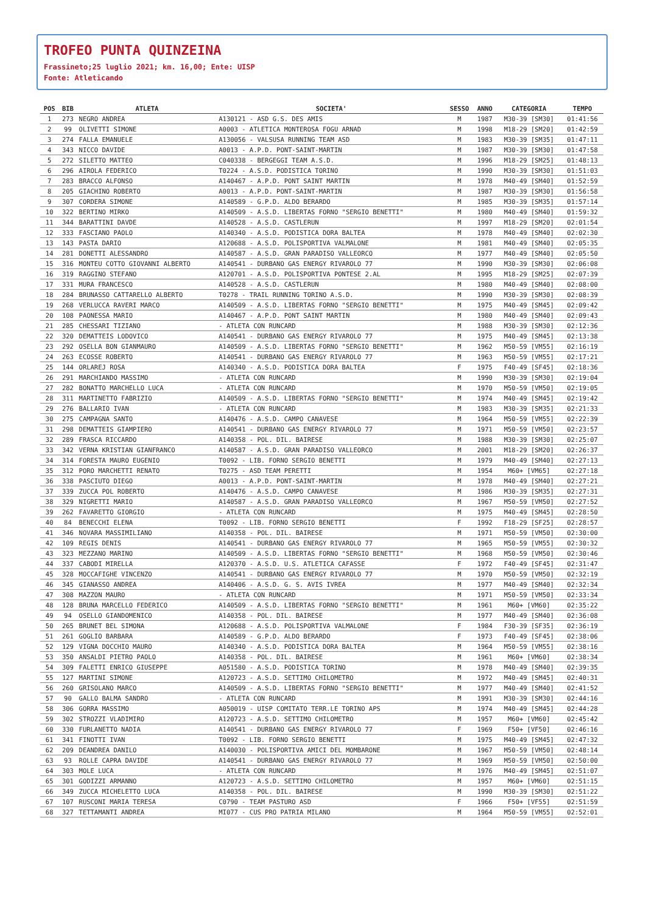TROFEO PUNTA QUINZEINA
Frassineto;25 luglio 2021; km. 16,00; Ente: UISP
Fonte: Atleticando
| POS | BIB | ATLETA | SOCIETA' | SESSO | ANNO | CATEGORIA | TEMPO |
| --- | --- | --- | --- | --- | --- | --- | --- |
| 1 | 273 | NEGRO ANDREA | A130121 - ASD G.S. DES AMIS | M | 1987 | M30-39 [SM30] | 01:41:56 |
| 2 | 99 | OLIVETTI SIMONE | A0003 - ATLETICA MONTEROSA FOGU ARNAD | M | 1998 | M18-29 [SM20] | 01:42:59 |
| 3 | 274 | FALLA EMANUELE | A130056 - VALSUSA RUNNING TEAM ASD | M | 1983 | M30-39 [SM35] | 01:47:11 |
| 4 | 343 | NICCO DAVIDE | A0013 - A.P.D. PONT-SAINT-MARTIN | M | 1987 | M30-39 [SM30] | 01:47:58 |
| 5 | 272 | SILETTO MATTEO | C040338 - BERGEGGI TEAM A.S.D. | M | 1996 | M18-29 [SM25] | 01:48:13 |
| 6 | 296 | AIROLA FEDERICO | T0224 - A.S.D. PODISTICA TORINO | M | 1990 | M30-39 [SM30] | 01:51:03 |
| 7 | 283 | BRACCO ALFONSO | A140467 - A.P.D. PONT SAINT MARTIN | M | 1978 | M40-49 [SM40] | 01:52:59 |
| 8 | 205 | GIACHINO ROBERTO | A0013 - A.P.D. PONT-SAINT-MARTIN | M | 1987 | M30-39 [SM30] | 01:56:58 |
| 9 | 307 | CORDERA SIMONE | A140589 - G.P.D. ALDO BERARDO | M | 1985 | M30-39 [SM35] | 01:57:14 |
| 10 | 322 | BERTINO MIRKO | A140509 - A.S.D. LIBERTAS FORNO "SERGIO BENETTI" | M | 1980 | M40-49 [SM40] | 01:59:32 |
| 11 | 344 | BARATTINI DAVDE | A140528 - A.S.D. CASTLERUN | M | 1997 | M18-29 [SM20] | 02:01:54 |
| 12 | 333 | FASCIANO PAOLO | A140340 - A.S.D. PODISTICA DORA BALTEA | M | 1978 | M40-49 [SM40] | 02:02:30 |
| 13 | 143 | PASTA DARIO | A120688 - A.S.D. POLISPORTIVA VALMALONE | M | 1981 | M40-49 [SM40] | 02:05:35 |
| 14 | 281 | DONETTI ALESSANDRO | A140587 - A.S.D. GRAN PARADISO VALLEORCO | M | 1977 | M40-49 [SM40] | 02:05:50 |
| 15 | 316 | MONTEU COTTO GIOVANNI ALBERTO | A140541 - DURBANO GAS ENERGY RIVAROLO 77 | M | 1990 | M30-39 [SM30] | 02:06:08 |
| 16 | 319 | RAGGINO STEFANO | A120701 - A.S.D. POLISPORTIVA PONTESE 2.AL | M | 1995 | M18-29 [SM25] | 02:07:39 |
| 17 | 331 | MURA FRANCESCO | A140528 - A.S.D. CASTLERUN | M | 1980 | M40-49 [SM40] | 02:08:00 |
| 18 | 284 | BRUNASSO CATTARELLO ALBERTO | T0278 - TRAIL RUNNING TORINO A.S.D. | M | 1990 | M30-39 [SM30] | 02:08:39 |
| 19 | 268 | VERLUCCA RAVERI MARCO | A140509 - A.S.D. LIBERTAS FORNO "SERGIO BENETTI" | M | 1975 | M40-49 [SM45] | 02:09:42 |
| 20 | 108 | PAONESSA MARIO | A140467 - A.P.D. PONT SAINT MARTIN | M | 1980 | M40-49 [SM40] | 02:09:43 |
| 21 | 285 | CHESSARI TIZIANO | - ATLETA CON RUNCARD | M | 1988 | M30-39 [SM30] | 02:12:36 |
| 22 | 320 | DEMATTEIS LODOVICO | A140541 - DURBANO GAS ENERGY RIVAROLO 77 | M | 1975 | M40-49 [SM45] | 02:13:38 |
| 23 | 292 | OSELLA BON GIANMAURO | A140509 - A.S.D. LIBERTAS FORNO "SERGIO BENETTI" | M | 1962 | M50-59 [VM55] | 02:16:19 |
| 24 | 263 | ECOSSE ROBERTO | A140541 - DURBANO GAS ENERGY RIVAROLO 77 | M | 1963 | M50-59 [VM55] | 02:17:21 |
| 25 | 144 | ORLAREJ ROSA | A140340 - A.S.D. PODISTICA DORA BALTEA | F | 1975 | F40-49 [SF45] | 02:18:36 |
| 26 | 291 | MARCHIANDO MASSIMO | - ATLETA CON RUNCARD | M | 1990 | M30-39 [SM30] | 02:19:04 |
| 27 | 282 | BONATTO MARCHELLO LUCA | - ATLETA CON RUNCARD | M | 1970 | M50-59 [VM50] | 02:19:05 |
| 28 | 311 | MARTINETTO FABRIZIO | A140509 - A.S.D. LIBERTAS FORNO "SERGIO BENETTI" | M | 1974 | M40-49 [SM45] | 02:19:42 |
| 29 | 276 | BALLARIO IVAN | - ATLETA CON RUNCARD | M | 1983 | M30-39 [SM35] | 02:21:33 |
| 30 | 275 | CAMPAGNA SANTO | A140476 - A.S.D. CAMPO CANAVESE | M | 1964 | M50-59 [VM55] | 02:22:39 |
| 31 | 298 | DEMATTEIS GIAMPIERO | A140541 - DURBANO GAS ENERGY RIVAROLO 77 | M | 1971 | M50-59 [VM50] | 02:23:57 |
| 32 | 289 | FRASCA RICCARDO | A140358 - POL. DIL. BAIRESE | M | 1988 | M30-39 [SM30] | 02:25:07 |
| 33 | 342 | VERNA KRISTIAN GIANFRANCO | A140587 - A.S.D. GRAN PARADISO VALLEORCO | M | 2001 | M18-29 [SM20] | 02:26:37 |
| 34 | 314 | FORESTA MAURO EUGENIO | T0092 - LIB. FORNO SERGIO BENETTI | M | 1979 | M40-49 [SM40] | 02:27:13 |
| 35 | 312 | PORO MARCHETTI RENATO | T0275 - ASD TEAM PERETTI | M | 1954 | M60+ [VM65] | 02:27:18 |
| 36 | 338 | PASCIUTO DIEGO | A0013 - A.P.D. PONT-SAINT-MARTIN | M | 1978 | M40-49 [SM40] | 02:27:21 |
| 37 | 339 | ZUCCA POL ROBERTO | A140476 - A.S.D. CAMPO CANAVESE | M | 1986 | M30-39 [SM35] | 02:27:31 |
| 38 | 329 | NIGRETTI MARIO | A140587 - A.S.D. GRAN PARADISO VALLEORCO | M | 1967 | M50-59 [VM50] | 02:27:52 |
| 39 | 262 | FAVARETTO GIORGIO | - ATLETA CON RUNCARD | M | 1975 | M40-49 [SM45] | 02:28:50 |
| 40 | 84 | BENECCHI ELENA | T0092 - LIB. FORNO SERGIO BENETTI | F | 1992 | F18-29 [SF25] | 02:28:57 |
| 41 | 346 | NOVARA MASSIMILIANO | A140358 - POL. DIL. BAIRESE | M | 1971 | M50-59 [VM50] | 02:30:00 |
| 42 | 109 | REGIS DENIS | A140541 - DURBANO GAS ENERGY RIVAROLO 77 | M | 1965 | M50-59 [VM55] | 02:30:32 |
| 43 | 323 | MEZZANO MARINO | A140509 - A.S.D. LIBERTAS FORNO "SERGIO BENETTI" | M | 1968 | M50-59 [VM50] | 02:30:46 |
| 44 | 337 | CABODI MIRELLA | A120370 - A.S.D. U.S. ATLETICA CAFASSE | F | 1972 | F40-49 [SF45] | 02:31:47 |
| 45 | 328 | MOCCAFIGHE VINCENZO | A140541 - DURBANO GAS ENERGY RIVAROLO 77 | M | 1970 | M50-59 [VM50] | 02:32:19 |
| 46 | 345 | GIANASSO ANDREA | A140406 - A.S.D. G. S. AVIS IVREA | M | 1977 | M40-49 [SM40] | 02:32:34 |
| 47 | 308 | MAZZON MAURO | - ATLETA CON RUNCARD | M | 1971 | M50-59 [VM50] | 02:33:34 |
| 48 | 128 | BRUNA MARCELLO FEDERICO | A140509 - A.S.D. LIBERTAS FORNO "SERGIO BENETTI" | M | 1961 | M60+ [VM60] | 02:35:22 |
| 49 | 94 | OSELLO GIANDOMENICO | A140358 - POL. DIL. BAIRESE | M | 1977 | M40-49 [SM40] | 02:36:08 |
| 50 | 265 | BRUNET BEL SIMONA | A120688 - A.S.D. POLISPORTIVA VALMALONE | F | 1984 | F30-39 [SF35] | 02:36:19 |
| 51 | 261 | GOGLIO BARBARA | A140589 - G.P.D. ALDO BERARDO | F | 1973 | F40-49 [SF45] | 02:38:06 |
| 52 | 129 | VIGNA DOCCHIO MAURO | A140340 - A.S.D. PODISTICA DORA BALTEA | M | 1964 | M50-59 [VM55] | 02:38:16 |
| 53 | 350 | ANSALDI PIETRO PAOLO | A140358 - POL. DIL. BAIRESE | M | 1961 | M60+ [VM60] | 02:38:34 |
| 54 | 309 | FALETTI ENRICO GIUSEPPE | A051580 - A.S.D. PODISTICA TORINO | M | 1978 | M40-49 [SM40] | 02:39:35 |
| 55 | 127 | MARTINI SIMONE | A120723 - A.S.D. SETTIMO CHILOMETRO | M | 1972 | M40-49 [SM45] | 02:40:31 |
| 56 | 260 | GRISOLANO MARCO | A140509 - A.S.D. LIBERTAS FORNO "SERGIO BENETTI" | M | 1977 | M40-49 [SM40] | 02:41:52 |
| 57 | 90 | GALLO BALMA SANDRO | - ATLETA CON RUNCARD | M | 1991 | M30-39 [SM30] | 02:44:16 |
| 58 | 306 | GORRA MASSIMO | A050019 - UISP COMITATO TERR.LE TORINO APS | M | 1974 | M40-49 [SM45] | 02:44:28 |
| 59 | 302 | STROZZI VLADIMIRO | A120723 - A.S.D. SETTIMO CHILOMETRO | M | 1957 | M60+ [VM60] | 02:45:42 |
| 60 | 330 | FURLANETTO NADIA | A140541 - DURBANO GAS ENERGY RIVAROLO 77 | F | 1969 | F50+ [VF50] | 02:46:16 |
| 61 | 341 | FINOTTI IVAN | T0092 - LIB. FORNO SERGIO BENETTI | M | 1975 | M40-49 [SM45] | 02:47:32 |
| 62 | 209 | DEANDREA DANILO | A140030 - POLISPORTIVA AMICI DEL MOMBARONE | M | 1967 | M50-59 [VM50] | 02:48:14 |
| 63 | 93 | ROLLE CAPRA DAVIDE | A140541 - DURBANO GAS ENERGY RIVAROLO 77 | M | 1969 | M50-59 [VM50] | 02:50:00 |
| 64 | 303 | MOLE LUCA | - ATLETA CON RUNCARD | M | 1976 | M40-49 [SM45] | 02:51:07 |
| 65 | 301 | GODIZZI ARMANNO | A120723 - A.S.D. SETTIMO CHILOMETRO | M | 1957 | M60+ [VM60] | 02:51:15 |
| 66 | 349 | ZUCCA MICHELETTO LUCA | A140358 - POL. DIL. BAIRESE | M | 1990 | M30-39 [SM30] | 02:51:22 |
| 67 | 107 | RUSCONI MARIA TERESA | C0790 - TEAM PASTURO ASD | F | 1966 | F50+ [VF55] | 02:51:59 |
| 68 | 327 | TETTAMANTI ANDREA | MI077 - CUS PRO PATRIA MILANO | M | 1964 | M50-59 [VM55] | 02:52:01 |